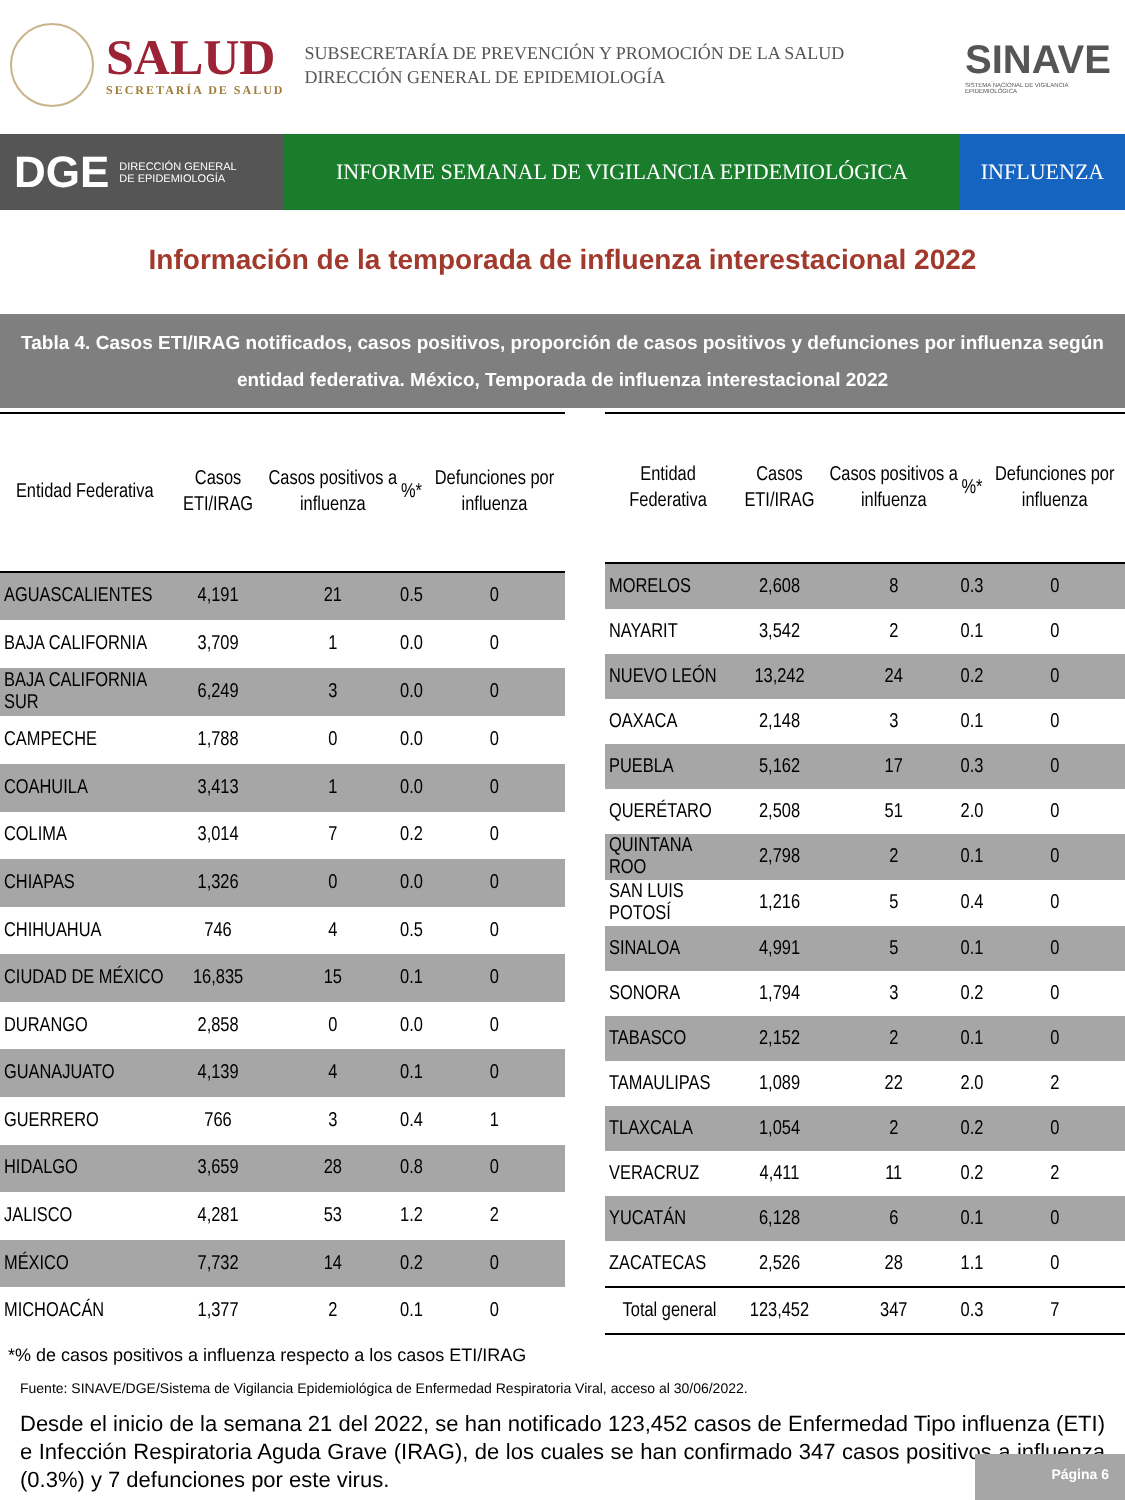SALUD
SECRETARÍA DE SALUD
SUBSECRETARÍA DE PREVENCIÓN Y PROMOCIÓN DE LA SALUD
DIRECCIÓN GENERAL DE EPIDEMIOLOGÍA
SINAVE
SISTEMA NACIONAL DE VIGILANCIA EPIDEMIOLÓGICA
DGE DIRECCIÓN GENERAL
DE EPIDEMIOLOGÍA
INFORME SEMANAL DE VIGILANCIA EPIDEMIOLÓGICA
INFLUENZA
Información de la temporada de influenza interestacional 2022
Tabla 4. Casos ETI/IRAG notificados, casos positivos, proporción de casos positivos y defunciones por influenza según entidad federativa. México, Temporada de influenza interestacional 2022
| Entidad Federativa | Casos ETI/IRAG | Casos positivos a influenza | %* | Defunciones por influenza |
| --- | --- | --- | --- | --- |
| AGUASCALIENTES | 4,191 | 21 | 0.5 | 0 |
| BAJA CALIFORNIA | 3,709 | 1 | 0.0 | 0 |
| BAJA CALIFORNIA SUR | 6,249 | 3 | 0.0 | 0 |
| CAMPECHE | 1,788 | 0 | 0.0 | 0 |
| COAHUILA | 3,413 | 1 | 0.0 | 0 |
| COLIMA | 3,014 | 7 | 0.2 | 0 |
| CHIAPAS | 1,326 | 0 | 0.0 | 0 |
| CHIHUAHUA | 746 | 4 | 0.5 | 0 |
| CIUDAD DE MÉXICO | 16,835 | 15 | 0.1 | 0 |
| DURANGO | 2,858 | 0 | 0.0 | 0 |
| GUANAJUATO | 4,139 | 4 | 0.1 | 0 |
| GUERRERO | 766 | 3 | 0.4 | 1 |
| HIDALGO | 3,659 | 28 | 0.8 | 0 |
| JALISCO | 4,281 | 53 | 1.2 | 2 |
| MÉXICO | 7,732 | 14 | 0.2 | 0 |
| MICHOACÁN | 1,377 | 2 | 0.1 | 0 |
| Entidad Federativa | Casos ETI/IRAG | Casos positivos a inlfuenza | %* | Defunciones por influenza |
| --- | --- | --- | --- | --- |
| MORELOS | 2,608 | 8 | 0.3 | 0 |
| NAYARIT | 3,542 | 2 | 0.1 | 0 |
| NUEVO LEÓN | 13,242 | 24 | 0.2 | 0 |
| OAXACA | 2,148 | 3 | 0.1 | 0 |
| PUEBLA | 5,162 | 17 | 0.3 | 0 |
| QUERÉTARO | 2,508 | 51 | 2.0 | 0 |
| QUINTANA ROO | 2,798 | 2 | 0.1 | 0 |
| SAN LUIS POTOSÍ | 1,216 | 5 | 0.4 | 0 |
| SINALOA | 4,991 | 5 | 0.1 | 0 |
| SONORA | 1,794 | 3 | 0.2 | 0 |
| TABASCO | 2,152 | 2 | 0.1 | 0 |
| TAMAULIPAS | 1,089 | 22 | 2.0 | 2 |
| TLAXCALA | 1,054 | 2 | 0.2 | 0 |
| VERACRUZ | 4,411 | 11 | 0.2 | 2 |
| YUCATÁN | 6,128 | 6 | 0.1 | 0 |
| ZACATECAS | 2,526 | 28 | 1.1 | 0 |
| Total general | 123,452 | 347 | 0.3 | 7 |
*% de casos positivos a influenza respecto a los casos ETI/IRAG
Fuente: SINAVE/DGE/Sistema de Vigilancia Epidemiológica de Enfermedad Respiratoria Viral, acceso al 30/06/2022.
Desde el inicio de la semana 21 del 2022, se han notificado 123,452 casos de Enfermedad Tipo influenza (ETI) e Infección Respiratoria Aguda Grave (IRAG), de los cuales se han confirmado 347 casos positivos a influenza (0.3%) y 7 defunciones por este virus.
Página 6